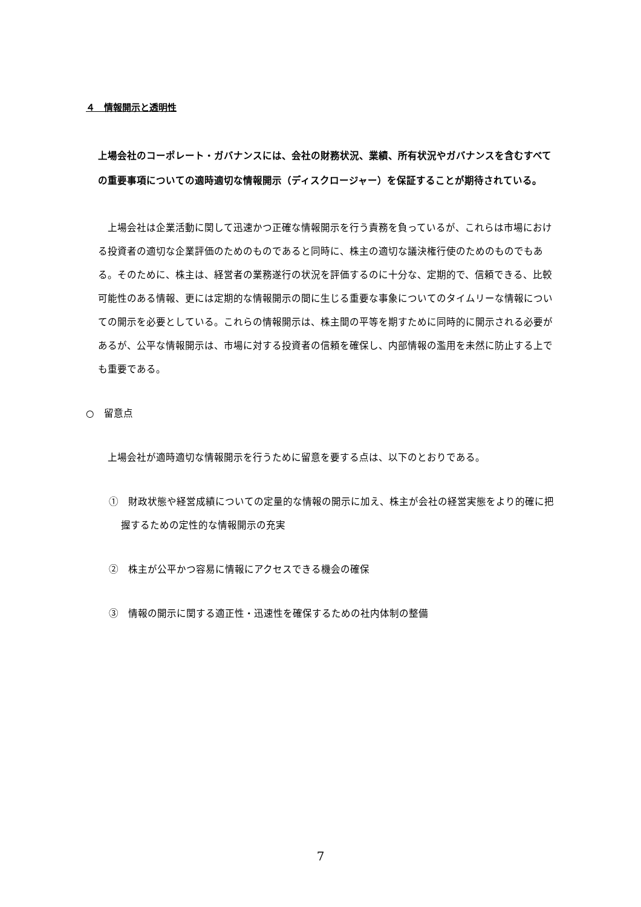４　情報開示と透明性
上場会社のコーポレート・ガバナンスには、会社の財務状況、業績、所有状況やガバナンスを含むすべての重要事項についての適時適切な情報開示（ディスクロージャー）を保証することが期待されている。
上場会社は企業活動に関して迅速かつ正確な情報開示を行う責務を負っているが、これらは市場における投資者の適切な企業評価のためのものであると同時に、株主の適切な議決権行使のためのものでもある。そのために、株主は、経営者の業務遂行の状況を評価するのに十分な、定期的で、信頼できる、比較可能性のある情報、更には定期的な情報開示の間に生じる重要な事象についてのタイムリーな情報についての開示を必要としている。これらの情報開示は、株主間の平等を期すために同時的に開示される必要があるが、公平な情報開示は、市場に対する投資者の信頼を確保し、内部情報の濫用を未然に防止する上でも重要である。
○　留意点
上場会社が適時適切な情報開示を行うために留意を要する点は、以下のとおりである。
①　財政状態や経営成績についての定量的な情報の開示に加え、株主が会社の経営実態をより的確に把握するための定性的な情報開示の充実
②　株主が公平かつ容易に情報にアクセスできる機会の確保
③　情報の開示に関する適正性・迅速性を確保するための社内体制の整備
7